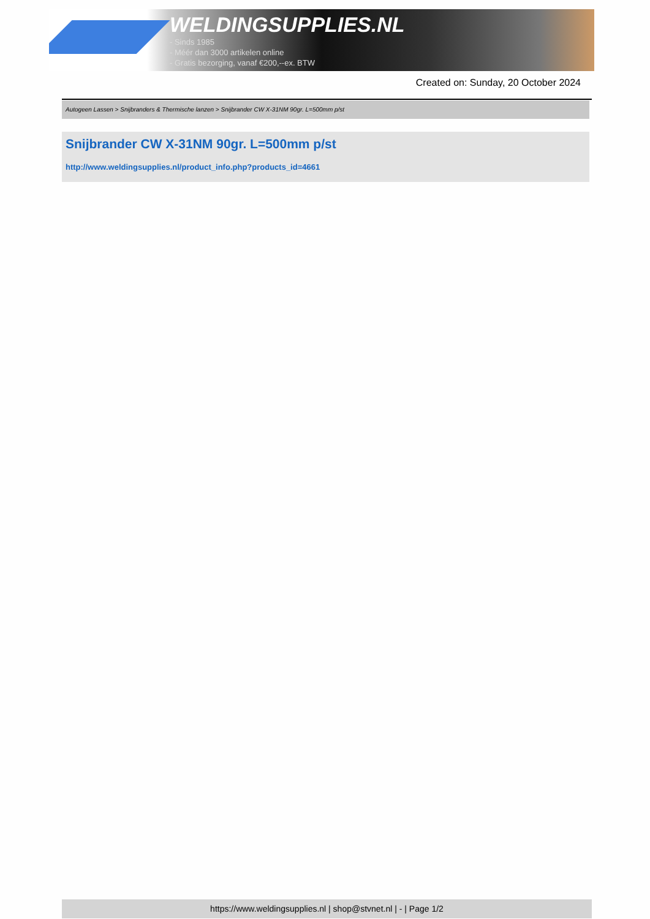WELDINGSUPPLIES.NL
- Sinds 1985
- Méér dan 3000 artikelen online
- Gratis bezorging, vanaf €200,--ex. BTW
Created on: Sunday, 20 October 2024
Autogeen Lassen > Snijbranders & Thermische lanzen > Snijbrander CW X-31NM 90gr. L=500mm p/st
Snijbrander CW X-31NM 90gr. L=500mm p/st
http://www.weldingsupplies.nl/product_info.php?products_id=4661
https://www.weldingsupplies.nl | shop@stvnet.nl | - | Page 1/2